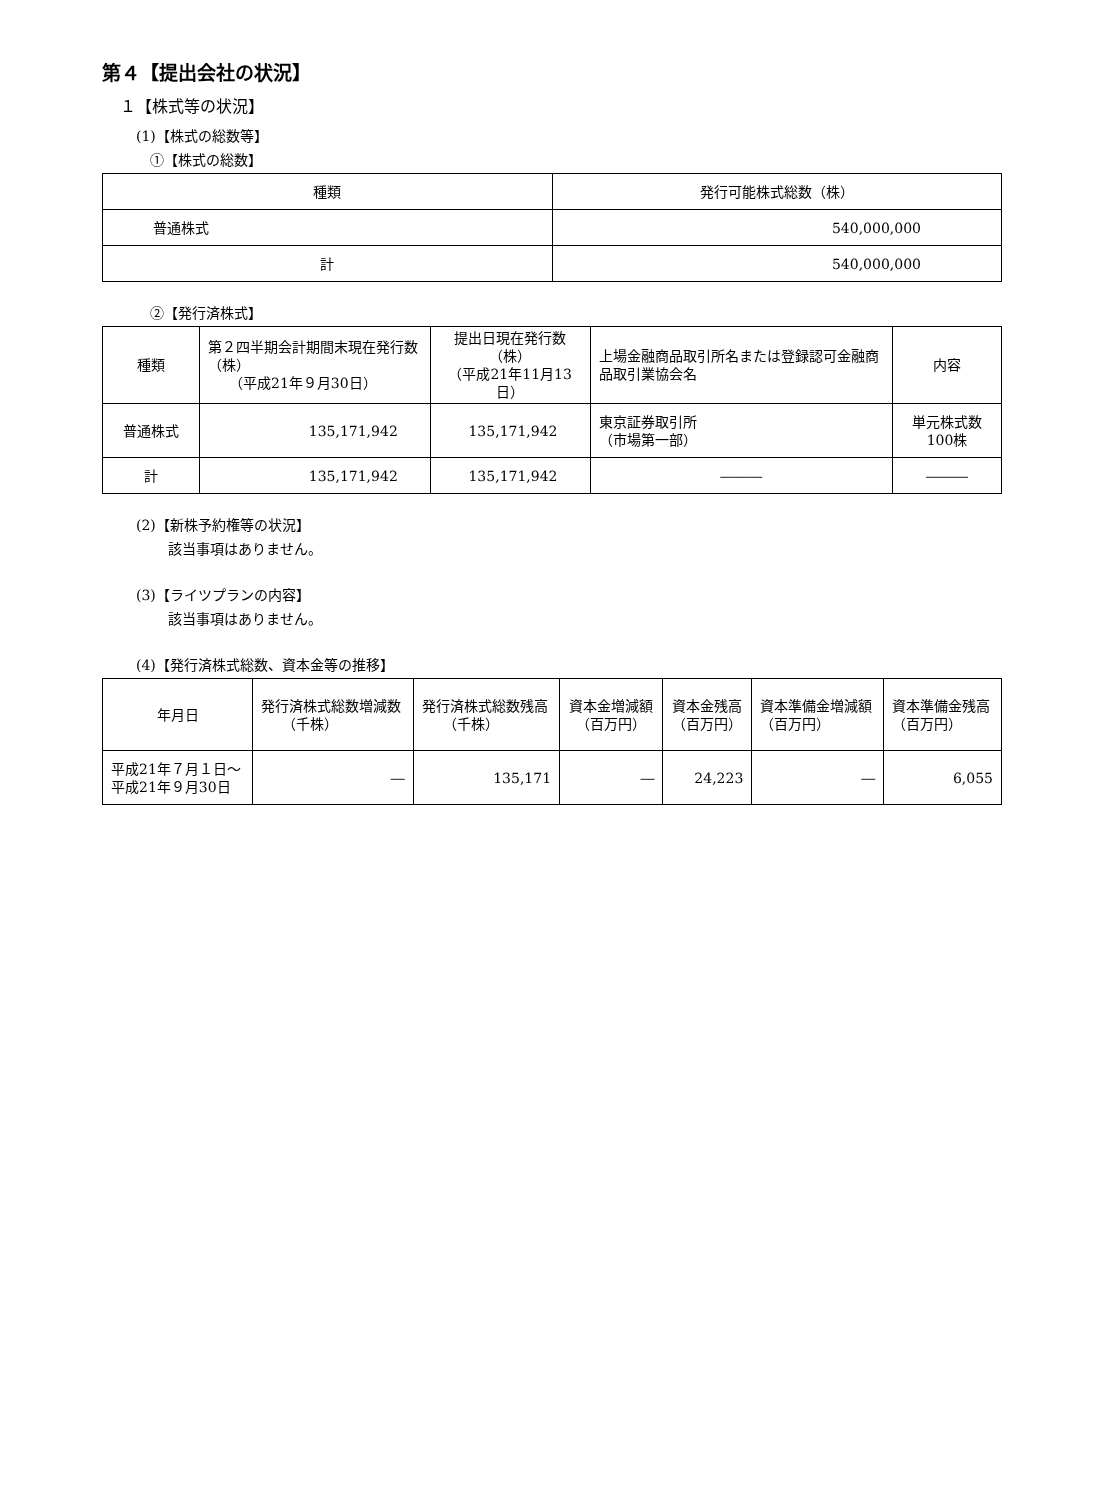第４【提出会社の状況】
１【株式等の状況】
(1)【株式の総数等】
①【株式の総数】
| 種類 | 発行可能株式総数（株） |
| --- | --- |
| 普通株式 | 540,000,000 |
| 計 | 540,000,000 |
②【発行済株式】
| 種類 | 第２四半期会計期間末現在発行数（株） （平成21年９月30日） | 提出日現在発行数（株） （平成21年11月13日） | 上場金融商品取引所名または登録認可金融商品取引業協会名 | 内容 |
| --- | --- | --- | --- | --- |
| 普通株式 | 135,171,942 | 135,171,942 | 東京証券取引所 （市場第一部） | 単元株式数100株 |
| 計 | 135,171,942 | 135,171,942 | ――― | ――― |
(2)【新株予約権等の状況】
該当事項はありません。
(3)【ライツプランの内容】
該当事項はありません。
(4)【発行済株式総数、資本金等の推移】
| 年月日 | 発行済株式総数増減数 （千株） | 発行済株式総数残高 （千株） | 資本金増減額 （百万円） | 資本金残高 （百万円） | 資本準備金増減額 （百万円） | 資本準備金残高 （百万円） |
| --- | --- | --- | --- | --- | --- | --- |
| 平成21年７月１日～ 平成21年９月30日 | ― | 135,171 | ― | 24,223 | ― | 6,055 |